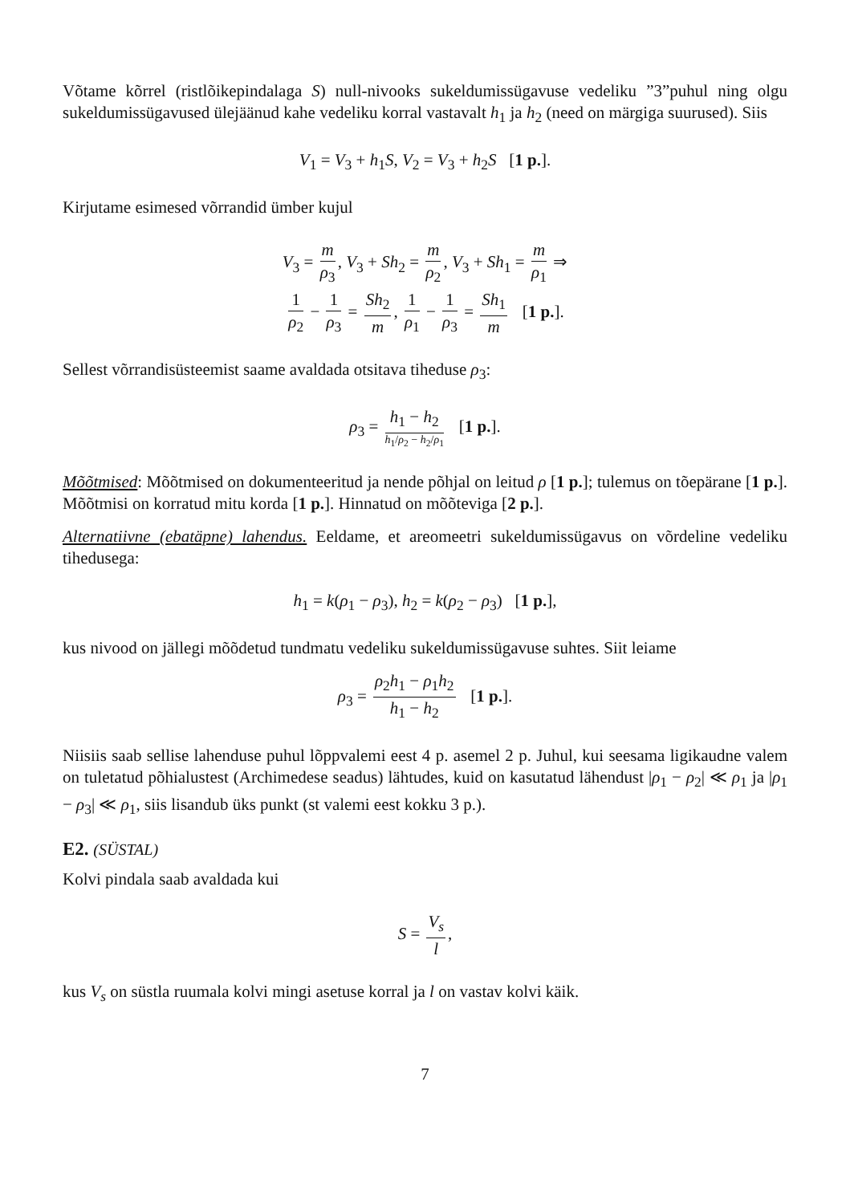Võtame kõrrel (ristlõikepindalaga S) null-nivooks sukeldumissügavuse vedeliku ”3”puhul ning olgu sukeldumissügavused ülejäänud kahe vedeliku korral vastavalt h<sub>1</sub> ja h<sub>2</sub> (need on märgiga suurused). Siis
V<sub>1</sub> = V<sub>3</sub> + h<sub>1</sub>S, V<sub>2</sub> = V<sub>3</sub> + h<sub>2</sub>S [1 p.].
Kirjutame esimesed võrrandid ümber kujul
V<sub>3</sub> = m ρ<sub>3</sub>, V<sub>3</sub> + Sh<sub>2</sub> = m ρ<sub>2</sub>, V<sub>3</sub> + Sh<sub>1</sub> = m ρ<sub>1</sub> ⇒
1 ρ<sub>2</sub> − 1 ρ<sub>3</sub> = Sh<sub>2</sub> m, 1 ρ<sub>1</sub> − 1 ρ<sub>3</sub> = Sh<sub>1</sub> m [1 p.].
Sellest võrrandisüsteemist saame avaldada otsitava tiheduse ρ<sub>3</sub>:
ρ<sub>3</sub> = h<sub>1</sub> − h<sub>2</sub> h<sub>1</sub>/ρ<sub>2</sub> − h<sub>2</sub>/ρ<sub>1</sub> [1 p.].
Mõõtmised: Mõõtmised on dokumenteeritud ja nende põhjal on leitud ρ [1 p.]; tulemus on tõepärane [1 p.]. Mõõtmisi on korratud mitu korda [1 p.]. Hinnatud on mõõteviga [2 p.].
Alternatiivne (ebatäpne) lahendus. Eeldame, et areomeetri sukeldumissügavus on võrdeline vedeliku tihedusega:
h<sub>1</sub> = k(ρ<sub>1</sub> − ρ<sub>3</sub>), h<sub>2</sub> = k(ρ<sub>2</sub> − ρ<sub>3</sub>) [1 p.],
kus nivood on jällegi mõõdetud tundmatu vedeliku sukeldumissügavuse suhtes. Siit leiame
ρ<sub>3</sub> = ρ<sub>2</sub>h<sub>1</sub> − ρ<sub>1</sub>h<sub>2</sub> h<sub>1</sub> − h<sub>2</sub> [1 p.].
Niisiis saab sellise lahenduse puhul lõppvalemi eest 4 p. asemel 2 p. Juhul, kui seesama ligikaudne valem on tuletatud põhialustest (Archimedese seadus) lähtudes, kuid on kasutatud lähendust |ρ<sub>1</sub> − ρ<sub>2</sub>| ≪ ρ<sub>1</sub> ja |ρ<sub>1</sub> − ρ<sub>3</sub>| ≪ ρ<sub>1</sub>, siis lisandub üks punkt (st valemi eest kokku 3 p.).
E2. (SÜSTAL)
Kolvi pindala saab avaldada kui
S = V<sub>s</sub> l,
kus V<sub>s</sub> on süstla ruumala kolvi mingi asetuse korral ja l on vastav kolvi käik.
7